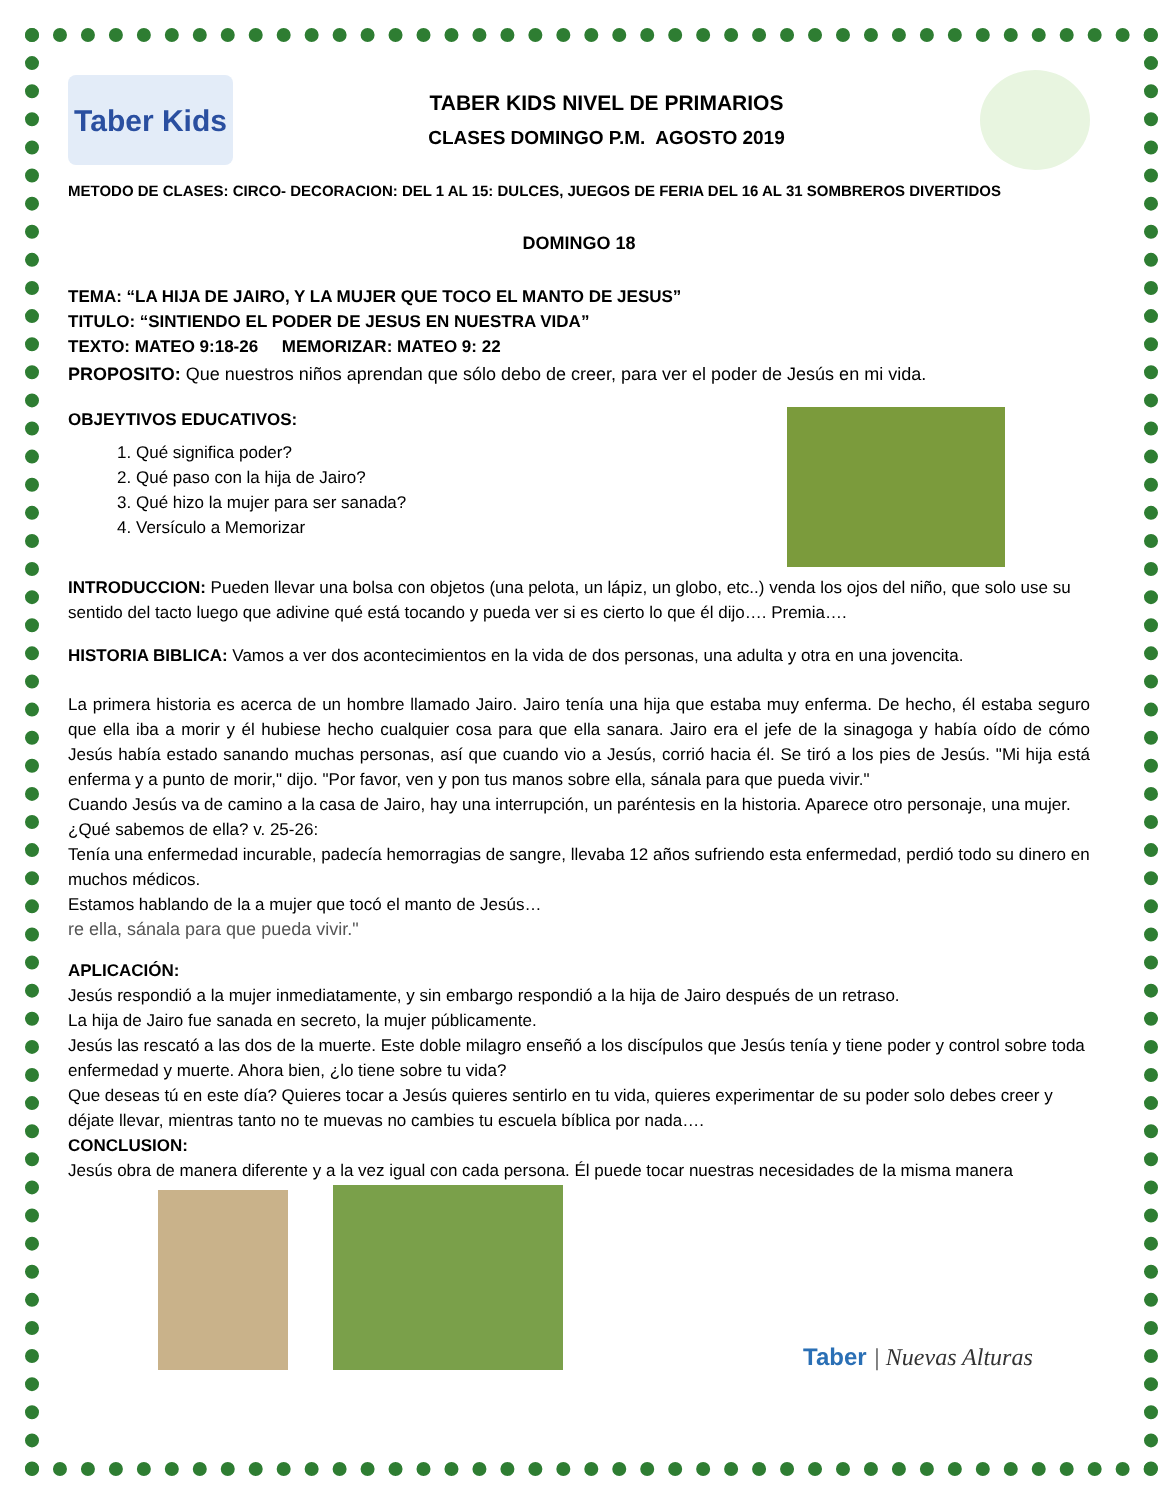Taber Kids
TABER KIDS NIVEL DE PRIMARIOS
CLASES DOMINGO P.M. AGOSTO 2019
METODO DE CLASES: CIRCO- DECORACION: DEL 1 AL 15: DULCES, JUEGOS DE FERIA DEL 16 AL 31 SOMBREROS DIVERTIDOS
DOMINGO 18
TEMA: “LA HIJA DE JAIRO, Y LA MUJER QUE TOCO EL MANTO DE JESUS”
TITULO: “SINTIENDO EL PODER DE JESUS EN NUESTRA VIDA”
TEXTO: MATEO 9:18-26 MEMORIZAR: MATEO 9: 22
PROPOSITO: Que nuestros niños aprendan que sólo debo de creer, para ver el poder de Jesús en mi vida.
OBJEYTIVOS EDUCATIVOS:
1. Qué significa poder?
2. Qué paso con la hija de Jairo?
3. Qué hizo la mujer para ser sanada?
4. Versículo a Memorizar
INTRODUCCION: Pueden llevar una bolsa con objetos (una pelota, un lápiz, un globo, etc..) venda los ojos del niño, que solo use su sentido del tacto luego que adivine qué está tocando y pueda ver si es cierto lo que él dijo…. Premia….
HISTORIA BIBLICA: Vamos a ver dos acontecimientos en la vida de dos personas, una adulta y otra en una jovencita.
La primera historia es acerca de un hombre llamado Jairo. Jairo tenía una hija que estaba muy enferma. De hecho, él estaba seguro que ella iba a morir y él hubiese hecho cualquier cosa para que ella sanara. Jairo era el jefe de la sinagoga y había oído de cómo Jesús había estado sanando muchas personas, así que cuando vio a Jesús, corrió hacia él. Se tiró a los pies de Jesús. "Mi hija está enferma y a punto de morir," dijo. "Por favor, ven y pon tus manos sobre ella, sánala para que pueda vivir."
Cuando Jesús va de camino a la casa de Jairo, hay una interrupción, un paréntesis en la historia. Aparece otro personaje, una mujer. ¿Qué sabemos de ella? v. 25-26:
Tenía una enfermedad incurable, padecía hemorragias de sangre, llevaba 12 años sufriendo esta enfermedad, perdió todo su dinero en muchos médicos.
Estamos hablando de la a mujer que tocó el manto de Jesús…
re ella, sánala para que pueda vivir."
APLICACIÓN:
Jesús respondió a la mujer inmediatamente, y sin embargo respondió a la hija de Jairo después de un retraso.
La hija de Jairo fue sanada en secreto, la mujer públicamente.
Jesús las rescató a las dos de la muerte. Este doble milagro enseñó a los discípulos que Jesús tenía y tiene poder y control sobre toda enfermedad y muerte. Ahora bien, ¿lo tiene sobre tu vida?
Que deseas tú en este día? Quieres tocar a Jesús quieres sentirlo en tu vida, quieres experimentar de su poder solo debes creer y déjate llevar, mientras tanto no te muevas no cambies tu escuela bíblica por nada….
CONCLUSION:
Jesús obra de manera diferente y a la vez igual con cada persona. Él puede tocar nuestras necesidades de la misma manera
Taber | Nuevas Alturas